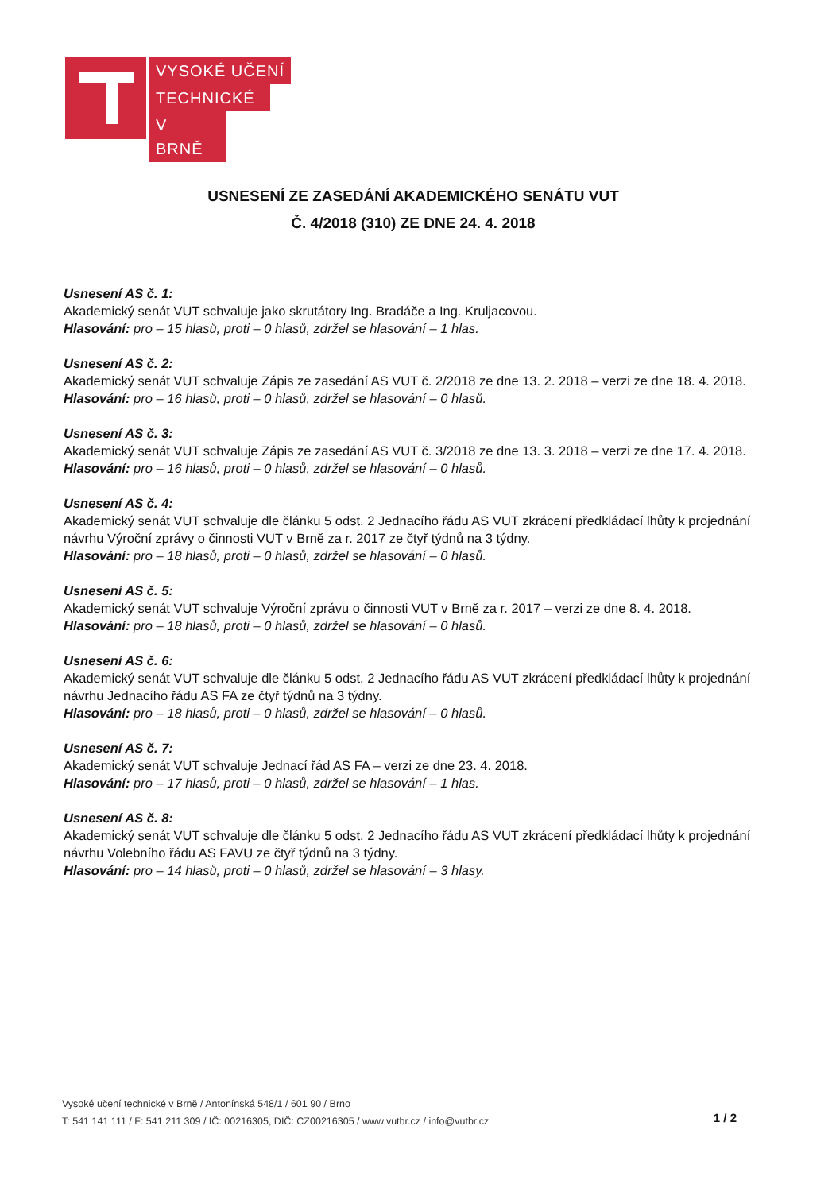VYSOKÉ UČENÍ
TECHNICKÉ
V BRNĚ
USNESENÍ ZE ZASEDÁNÍ AKADEMICKÉHO SENÁTU VUT
Č. 4/2018 (310) ZE DNE 24. 4. 2018
Usnesení AS č. 1:
Akademický senát VUT schvaluje jako skrutátory Ing. Bradáče a Ing. Kruljacovou.
Hlasování: pro – 15 hlasů, proti – 0 hlasů, zdržel se hlasování – 1 hlas.
Usnesení AS č. 2:
Akademický senát VUT schvaluje Zápis ze zasedání AS VUT č. 2/2018 ze dne 13. 2. 2018 – verzi ze dne 18. 4. 2018.
Hlasování: pro – 16 hlasů, proti – 0 hlasů, zdržel se hlasování – 0 hlasů.
Usnesení AS č. 3:
Akademický senát VUT schvaluje Zápis ze zasedání AS VUT č. 3/2018 ze dne 13. 3. 2018 – verzi ze dne 17. 4. 2018.
Hlasování: pro – 16 hlasů, proti – 0 hlasů, zdržel se hlasování – 0 hlasů.
Usnesení AS č. 4:
Akademický senát VUT schvaluje dle článku 5 odst. 2 Jednacího řádu AS VUT zkrácení předkládací lhůty k projednání návrhu Výroční zprávy o činnosti VUT v Brně za r. 2017 ze čtyř týdnů na 3 týdny.
Hlasování: pro – 18 hlasů, proti – 0 hlasů, zdržel se hlasování – 0 hlasů.
Usnesení AS č. 5:
Akademický senát VUT schvaluje Výroční zprávu o činnosti VUT v Brně za r. 2017 – verzi ze dne 8. 4. 2018.
Hlasování: pro – 18 hlasů, proti – 0 hlasů, zdržel se hlasování – 0 hlasů.
Usnesení AS č. 6:
Akademický senát VUT schvaluje dle článku 5 odst. 2 Jednacího řádu AS VUT zkrácení předkládací lhůty k projednání návrhu Jednacího řádu AS FA ze čtyř týdnů na 3 týdny.
Hlasování: pro – 18 hlasů, proti – 0 hlasů, zdržel se hlasování – 0 hlasů.
Usnesení AS č. 7:
Akademický senát VUT schvaluje Jednací řád AS FA – verzi ze dne 23. 4. 2018.
Hlasování: pro – 17 hlasů, proti – 0 hlasů, zdržel se hlasování – 1 hlas.
Usnesení AS č. 8:
Akademický senát VUT schvaluje dle článku 5 odst. 2 Jednacího řádu AS VUT zkrácení předkládací lhůty k projednání návrhu Volebního řádu AS FAVU ze čtyř týdnů na 3 týdny.
Hlasování: pro – 14 hlasů, proti – 0 hlasů, zdržel se hlasování – 3 hlasy.
Vysoké učení technické v Brně / Antonínská 548/1 / 601 90 / Brno
T: 541 141 111 / F: 541 211 309 / IČ: 00216305, DIČ: CZ00216305 / www.vutbr.cz / info@vutbr.cz
1 / 2